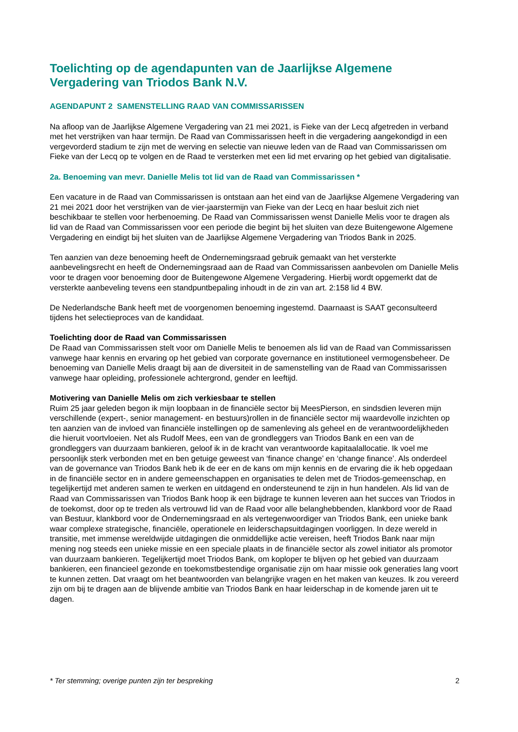Toelichting op de agendapunten van de Jaarlijkse Algemene Vergadering van Triodos Bank N.V.
AGENDAPUNT 2 SAMENSTELLING RAAD VAN COMMISSARISSEN
Na afloop van de Jaarlijkse Algemene Vergadering van 21 mei 2021, is Fieke van der Lecq afgetreden in verband met het verstrijken van haar termijn. De Raad van Commissarissen heeft in die vergadering aangekondigd in een vergevorderd stadium te zijn met de werving en selectie van nieuwe leden van de Raad van Commissarissen om Fieke van der Lecq op te volgen en de Raad te versterken met een lid met ervaring op het gebied van digitalisatie.
2a. Benoeming van mevr. Danielle Melis tot lid van de Raad van Commissarissen *
Een vacature in de Raad van Commissarissen is ontstaan aan het eind van de Jaarlijkse Algemene Vergadering van 21 mei 2021 door het verstrijken van de vier-jaarstermijn van Fieke van der Lecq en haar besluit zich niet beschikbaar te stellen voor herbenoeming. De Raad van Commissarissen wenst Danielle Melis voor te dragen als lid van de Raad van Commissarissen voor een periode die begint bij het sluiten van deze Buitengewone Algemene Vergadering en eindigt bij het sluiten van de Jaarlijkse Algemene Vergadering van Triodos Bank in 2025.
Ten aanzien van deze benoeming heeft de Ondernemingsraad gebruik gemaakt van het versterkte aanbevelingsrecht en heeft de Ondernemingsraad aan de Raad van Commissarissen aanbevolen om Danielle Melis voor te dragen voor benoeming door de Buitengewone Algemene Vergadering. Hierbij wordt opgemerkt dat de versterkte aanbeveling tevens een standpuntbepaling inhoudt in de zin van art. 2:158 lid 4 BW.
De Nederlandsche Bank heeft met de voorgenomen benoeming ingestemd. Daarnaast is SAAT geconsulteerd tijdens het selectieproces van de kandidaat.
Toelichting door de Raad van Commissarissen
De Raad van Commissarissen stelt voor om Danielle Melis te benoemen als lid van de Raad van Commissarissen vanwege haar kennis en ervaring op het gebied van corporate governance en institutioneel vermogensbeheer. De benoeming van Danielle Melis draagt bij aan de diversiteit in de samenstelling van de Raad van Commissarissen vanwege haar opleiding, professionele achtergrond, gender en leeftijd.
Motivering van Danielle Melis om zich verkiesbaar te stellen
Ruim 25 jaar geleden begon ik mijn loopbaan in de financiële sector bij MeesPierson, en sindsdien leveren mijn verschillende (expert-, senior management- en bestuurs)rollen in de financiële sector mij waardevolle inzichten op ten aanzien van de invloed van financiële instellingen op de samenleving als geheel en de verantwoordelijkheden die hieruit voortvloeien. Net als Rudolf Mees, een van de grondleggers van Triodos Bank en een van de grondleggers van duurzaam bankieren, geloof ik in de kracht van verantwoorde kapitaalallocatie. Ik voel me persoonlijk sterk verbonden met en ben getuige geweest van ‘finance change’ en ‘change finance’. Als onderdeel van de governance van Triodos Bank heb ik de eer en de kans om mijn kennis en de ervaring die ik heb opgedaan in de financiële sector en in andere gemeenschappen en organisaties te delen met de Triodos-gemeenschap, en tegelijkertijd met anderen samen te werken en uitdagend en ondersteunend te zijn in hun handelen. Als lid van de Raad van Commissarissen van Triodos Bank hoop ik een bijdrage te kunnen leveren aan het succes van Triodos in de toekomst, door op te treden als vertrouwd lid van de Raad voor alle belanghebbenden, klankbord voor de Raad van Bestuur, klankbord voor de Ondernemingsraad en als vertegenwoordiger van Triodos Bank, een unieke bank waar complexe strategische, financiële, operationele en leiderschapsuitdagingen voorliggen. In deze wereld in transitie, met immense wereldwijde uitdagingen die onmiddellijke actie vereisen, heeft Triodos Bank naar mijn mening nog steeds een unieke missie en een speciale plaats in de financiële sector als zowel initiator als promotor van duurzaam bankieren. Tegelijkertijd moet Triodos Bank, om koploper te blijven op het gebied van duurzaam bankieren, een financieel gezonde en toekomstbestendige organisatie zijn om haar missie ook generaties lang voort te kunnen zetten. Dat vraagt om het beantwoorden van belangrijke vragen en het maken van keuzes. Ik zou vereerd zijn om bij te dragen aan de blijvende ambitie van Triodos Bank en haar leiderschap in de komende jaren uit te dagen.
* Ter stemming; overige punten zijn ter bespreking 2